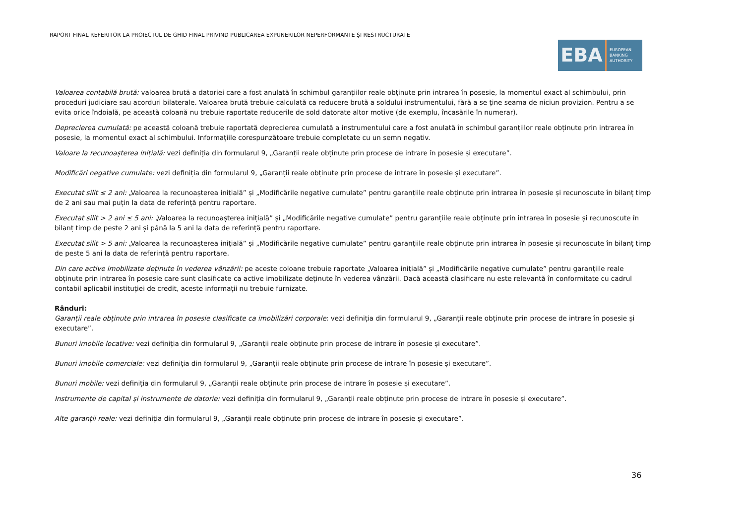RAPORT FINAL REFERITOR LA PROIECTUL DE GHID FINAL PRIVIND PUBLICAREA EXPUNERILOR NEPERFORMANTE ȘI RESTRUCTURATE
EBA
EUROPEAN
BANKING
AUTHORITY
Valoarea contabilă brută: valoarea brută a datoriei care a fost anulată în schimbul garanțiilor reale obținute prin intrarea în posesie, la momentul exact al schimbului, prin proceduri judiciare sau acorduri bilaterale. Valoarea brută trebuie calculată ca reducere brută a soldului instrumentului, fără a se ține seama de niciun provizion. Pentru a se evita orice îndoială, pe această coloană nu trebuie raportate reducerile de sold datorate altor motive (de exemplu, încasările în numerar).
Deprecierea cumulată: pe această coloană trebuie raportată deprecierea cumulată a instrumentului care a fost anulată în schimbul garanțiilor reale obținute prin intrarea în posesie, la momentul exact al schimbului. Informațiile corespunzătoare trebuie completate cu un semn negativ.
Valoare la recunoașterea inițială: vezi definiția din formularul 9, „Garanții reale obținute prin procese de intrare în posesie și executare”.
Modificări negative cumulate: vezi definiția din formularul 9, „Garanții reale obținute prin procese de intrare în posesie și executare”.
Executat silit ≤ 2 ani: „Valoarea la recunoașterea inițială” și „Modificările negative cumulate” pentru garanțiile reale obținute prin intrarea în posesie și recunoscute în bilanț timp de 2 ani sau mai puțin la data de referință pentru raportare.
Executat silit > 2 ani ≤ 5 ani: „Valoarea la recunoașterea inițială” și „Modificările negative cumulate” pentru garanțiile reale obținute prin intrarea în posesie și recunoscute în bilanț timp de peste 2 ani și până la 5 ani la data de referință pentru raportare.
Executat silit > 5 ani: „Valoarea la recunoașterea inițială” și „Modificările negative cumulate” pentru garanțiile reale obținute prin intrarea în posesie și recunoscute în bilanț timp de peste 5 ani la data de referință pentru raportare.
Din care active imobilizate deținute în vederea vânzării: pe aceste coloane trebuie raportate „Valoarea inițială” și „Modificările negative cumulate” pentru garanțiile reale obținute prin intrarea în posesie care sunt clasificate ca active imobilizate deținute în vederea vânzării. Dacă această clasificare nu este relevantă în conformitate cu cadrul contabil aplicabil instituției de credit, aceste informații nu trebuie furnizate.
Rânduri:
Garanții reale obținute prin intrarea în posesie clasificate ca imobilizări corporale: vezi definiția din formularul 9, „Garanții reale obținute prin procese de intrare în posesie și executare”.
Bunuri imobile locative: vezi definiția din formularul 9, „Garanții reale obținute prin procese de intrare în posesie și executare”.
Bunuri imobile comerciale: vezi definiția din formularul 9, „Garanții reale obținute prin procese de intrare în posesie și executare”.
Bunuri mobile: vezi definiția din formularul 9, „Garanții reale obținute prin procese de intrare în posesie și executare”.
Instrumente de capital și instrumente de datorie: vezi definiția din formularul 9, „Garanții reale obținute prin procese de intrare în posesie și executare”.
Alte garanții reale: vezi definiția din formularul 9, „Garanții reale obținute prin procese de intrare în posesie și executare”.
36